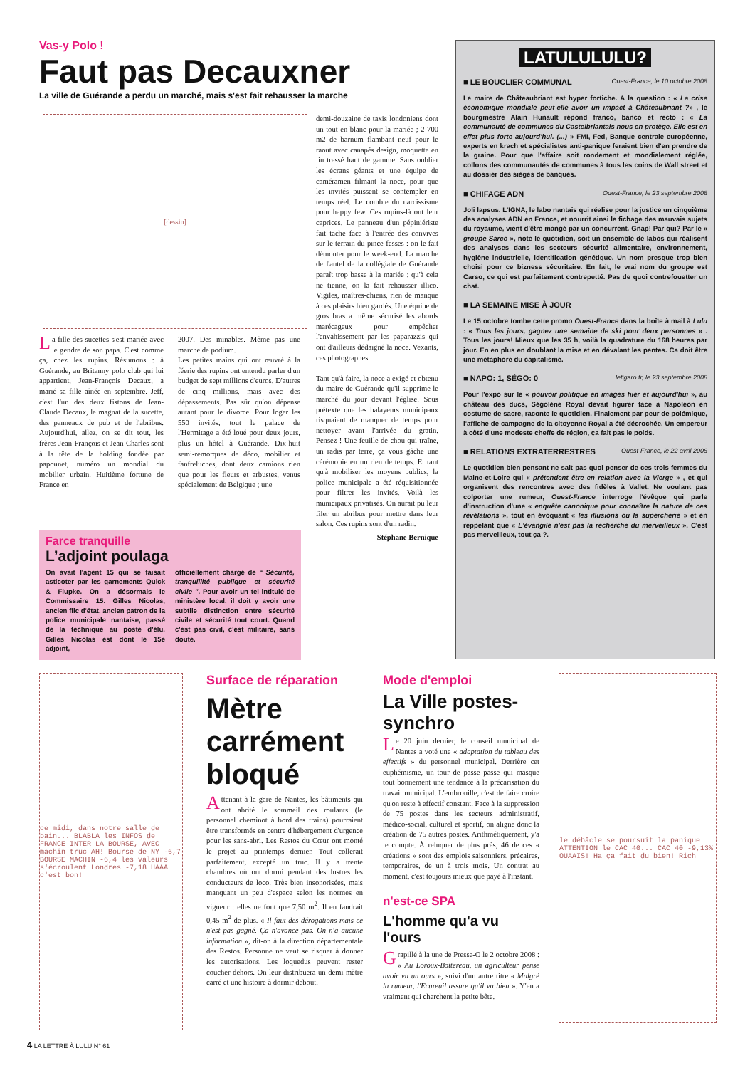Vas-y Polo !
Faut pas Decauxner
La ville de Guérande a perdu un marché, mais s'est fait rehausser la marche
[dessin]
La fille des sucettes s'est mariée avec le gendre de son papa. C'est comme ça, chez les rupins. Résumons : à Guérande, au Britanny polo club qui lui appartient, Jean-François Decaux, a marié sa fille aînée en septembre. Jeff, c'est l'un des deux fistons de Jean-Claude Decaux, le magnat de la sucette, des panneaux de pub et de l'abribus. Aujourd'hui, allez, on se dit tout, les frères Jean-François et Jean-Charles sont à la tête de la holding fondée par papounet, numéro un mondial du mobilier urbain. Huitième fortune de France en
2007. Des minables. Même pas une marche de podium.
Les petites mains qui ont œuvré à la féerie des rupins ont entendu parler d'un budget de sept millions d'euros. D'autres de cinq millions, mais avec des dépassements. Pas sûr qu'on dépense autant pour le divorce. Pour loger les 550 invités, tout le palace de l'Hermitage a été loué pour deux jours, plus un hôtel à Guérande. Dix-huit semi-remorques de déco, mobilier et fanfreluches, dont deux camions rien que pour les fleurs et arbustes, venus spécialement de Belgique ; une
demi-douzaine de taxis londoniens dont un tout en blanc pour la mariée ; 2 700 m2 de barnum flambant neuf pour le raout avec canapés design, moquette en lin tressé haut de gamme. Sans oublier les écrans géants et une équipe de caméramen filmant la noce, pour que les invités puissent se contempler en temps réel. Le comble du narcissisme pour happy few. Ces rupins-là ont leur caprices. Le panneau d'un pépiniériste fait tache face à l'entrée des convives sur le terrain du pince-fesses : on le fait démonter pour le week-end. La marche de l'autel de la collégiale de Guérande paraît trop basse à la mariée : qu'à cela ne tienne, on la fait rehausser illico. Vigiles, maîtres-chiens, rien de manque à ces plaisirs bien gardés. Une équipe de gros bras a même sécurisé les abords marécageux pour empêcher l'envahissement par les paparazzis qui ont d'ailleurs dédaigné la noce. Vexants, ces photographes.
Tant qu'à faire, la noce a exigé et obtenu du maire de Guérande qu'il supprime le marché du jour devant l'église. Sous prétexte que les balayeurs municipaux risquaient de manquer de temps pour nettoyer avant l'arrivée du gratin. Pensez ! Une feuille de chou qui traîne, un radis par terre, ça vous gâche une cérémonie en un rien de temps. Et tant qu'à mobiliser les moyens publics, la police municipale a été réquisitionnée pour filtrer les invités. Voilà les municipaux privatisés. On aurait pu leur filer un abribus pour mettre dans leur salon. Ces rupins sont d'un radin.
Stéphane Bernique
Farce tranquille
L’adjoint poulaga
On avait l'agent 15 qui se faisait asticoter par les garnements Quick & Flupke. On a désormais le Commissaire 15. Gilles Nicolas, ancien flic d'état, ancien patron de la police municipale nantaise, passé de la technique au poste d'élu. Gilles Nicolas est dont le 15e adjoint,
officiellement chargé de “ Sécurité, tranquillité publique et sécurité civile ”. Pour avoir un tel intitulé de ministère local, il doit y avoir une subtile distinction entre sécurité civile et sécurité tout court. Quand c'est pas civil, c'est militaire, sans doute.
LATULULULU?
■ LE BOUCLIER COMMUNAL Ouest-France, le 10 octobre 2008
Le maire de Châteaubriant est hyper fortiche. A la question : « La crise économique mondiale peut-elle avoir un impact à Châteaubriant ?» , le bourgmestre Alain Hunault répond franco, banco et recto : « La communauté de communes du Castelbriantais nous en protège. Elle est en effet plus forte aujourd'hui. (...) » FMI, Fed, Banque centrale européenne, experts en krach et spécialistes anti-panique feraient bien d'en prendre de la graine. Pour que l'affaire soit rondement et mondialement réglée, collons des communautés de communes à tous les coins de Wall street et au dossier des sièges de banques.
■ CHIFAGE ADN Ouest-France, le 23 septembre 2008
Joli lapsus. L'IGNA, le labo nantais qui réalise pour la justice un cinquième des analyses ADN en France, et nourrit ainsi le fichage des mauvais sujets du royaume, vient d'être mangé par un concurrent. Gnap! Par qui? Par le « groupe Sarco », note le quotidien, soit un ensemble de labos qui réalisent des analyses dans les secteurs sécurité alimentaire, environnement, hygiène industrielle, identification génétique. Un nom presque trop bien choisi pour ce bizness sécuritaire. En fait, le vrai nom du groupe est Carso, ce qui est parfaitement contrepetté. Pas de quoi contrefouetter un chat.
■ LA SEMAINE MISE À JOUR
Le 15 octobre tombe cette promo Ouest-France dans la boîte à mail à Lulu : « Tous les jours, gagnez une semaine de ski pour deux personnes » . Tous les jours! Mieux que les 35 h, voilà la quadrature du 168 heures par jour. En en plus en doublant la mise et en dévalant les pentes. Ca doit être une métaphore du capitalisme.
■ NAPO: 1, SÉGO: 0 lefigaro.fr, le 23 septembre 2008
Pour l'expo sur le « pouvoir politique en images hier et aujourd'hui », au château des ducs, Ségolène Royal devait figurer face à Napoléon en costume de sacre, raconte le quotidien. Finalement par peur de polémique, l'affiche de campagne de la citoyenne Royal a été décrochée. Un empereur à côté d'une modeste cheffe de région, ça fait pas le poids.
■ RELATIONS EXTRATERRESTRES Ouest-France, le 22 avril 2008
Le quotidien bien pensant ne sait pas quoi penser de ces trois femmes du Maine-et-Loire qui « prétendent être en relation avec la Vierge » , et qui organisent des rencontres avec des fidèles à Vallet. Ne voulant pas colporter une rumeur, Ouest-France interroge l'évêque qui parle d'instruction d'une « enquête canonique pour connaître la nature de ces révélations », tout en évoquant « les illusions ou la supercherie » et en reppelant que « L'évangile n'est pas la recherche du merveilleux ». C'est pas merveilleux, tout ça ?.
ce midi, dans notre salle de bain... BLABLA les INFOS de FRANCE INTER LA BOURSE, AVEC machin truc AH! Bourse de NY -6,7 BOURSE MACHIN -6,4 les valeurs s'écroulent Londres -7,18 HAAA c'est bon!
Surface de réparation
Mètre carrément bloqué
Attenant à la gare de Nantes, les bâtiments qui ont abrité le sommeil des roulants (le personnel cheminot à bord des trains) pourraient être transformés en centre d'hébergement d'urgence pour les sans-abri. Les Restos du Cœur ont monté le projet au printemps dernier. Tout collerait parfaitement, excepté un truc. Il y a trente chambres où ont dormi pendant des lustres les conducteurs de loco. Très bien insonorisées, mais manquant un peu d'espace selon les normes en vigueur : elles ne font que 7,50 m<sup>2</sup>. Il en faudrait 0,45 m<sup>2</sup> de plus. « Il faut des dérogations mais ce n'est pas gagné. Ça n'avance pas. On n'a aucune information », dit-on à la direction départementale des Restos. Personne ne veut se risquer à donner les autorisations. Les loquedus peuvent rester coucher dehors. On leur distribuera un demi-mètre carré et une histoire à dormir debout.
Mode d'emploi
La Ville postes-synchro
Le 20 juin dernier, le conseil municipal de Nantes a voté une « adaptation du tableau des effectifs » du personnel municipal. Derrière cet euphémisme, un tour de passe passe qui masque tout bonnement une tendance à la précarisation du travail municipal. L'embrouille, c'est de faire croire qu'on reste à effectif constant. Face à la suppression de 75 postes dans les secteurs administratif, médico-social, culturel et sportif, on aligne donc la création de 75 autres postes. Arithmétiquement, y'a le compte. À reluquer de plus près, 46 de ces « créations » sont des emplois saisonniers, précaires, temporaires, de un à trois mois. Un contrat au moment, c'est toujours mieux que payé à l'instant.
n'est-ce SPA
L'homme qu'a vu l'ours
Grapillé à la une de Presse-O le 2 octobre 2008 : « Au Loroux-Bottereau, un agriculteur pense avoir vu un ours », suivi d'un autre titre « Malgré la rumeur, l'Ecureuil assure qu'il va bien ». Y'en a vraiment qui cherchent la petite bête.
le débâcle se poursuit la panique ATTENTION le CAC 40... CAC 40 -9,13% OUAAIS! Ha ça fait du bien! Rich
4 LA LETTRE À LULU N° 61